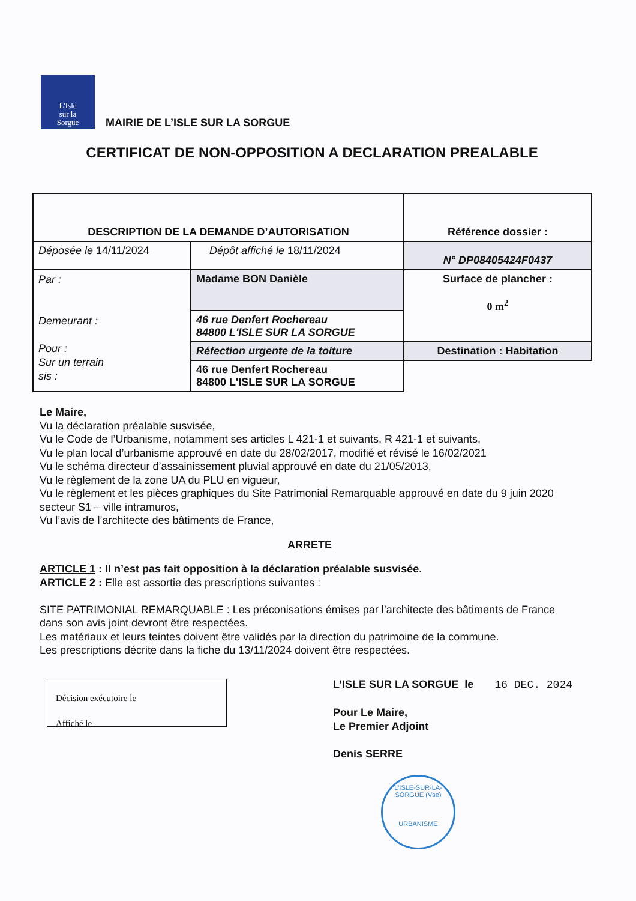L'Isle
sur la
Sorgue
MAIRIE DE L’ISLE SUR LA SORGUE
CERTIFICAT DE NON-OPPOSITION A DECLARATION PREALABLE
| DESCRIPTION DE LA DEMANDE D’AUTORISATION | | Référence dossier : |
| Déposée le 14/11/2024 | Dépôt affiché le 18/11/2024 | N° DP08405424F0437 |
| Par : Demeurant : Pour : Sur un terrain sis : | Madame BON Danièle | Surface de plancher : 0 m<sup>2</sup> |
| | 46 rue Denfert Rochereau 84800 L'ISLE SUR LA SORGUE | |
| | Réfection urgente de la toiture | Destination : Habitation |
| | 46 rue Denfert Rochereau 84800 L'ISLE SUR LA SORGUE | |
Le Maire,
Vu la déclaration préalable susvisée,
Vu le Code de l’Urbanisme, notamment ses articles L 421-1 et suivants, R 421-1 et suivants,
Vu le plan local d’urbanisme approuvé en date du 28/02/2017, modifié et révisé le 16/02/2021
Vu le schéma directeur d’assainissement pluvial approuvé en date du 21/05/2013,
Vu le règlement de la zone UA du PLU en vigueur,
Vu le règlement et les pièces graphiques du Site Patrimonial Remarquable approuvé en date du 9 juin 2020 secteur S1 – ville intramuros,
Vu l’avis de l’architecte des bâtiments de France,
ARRETE
ARTICLE 1 : Il n’est pas fait opposition à la déclaration préalable susvisée.
ARTICLE 2 : Elle est assortie des prescriptions suivantes :
SITE PATRIMONIAL REMARQUABLE : Les préconisations émises par l’architecte des bâtiments de France dans son avis joint devront être respectées.
Les matériaux et leurs teintes doivent être validés par la direction du patrimoine de la commune.
Les prescriptions décrite dans la fiche du 13/11/2024 doivent être respectées.
Décision exécutoire le
Affiché le
L’ISLE SUR LA SORGUE le 16 DEC. 2024
Pour Le Maire,
Le Premier Adjoint
Denis SERRE
L'ISLE-SUR-LA-SORGUE (Vse)
URBANISME